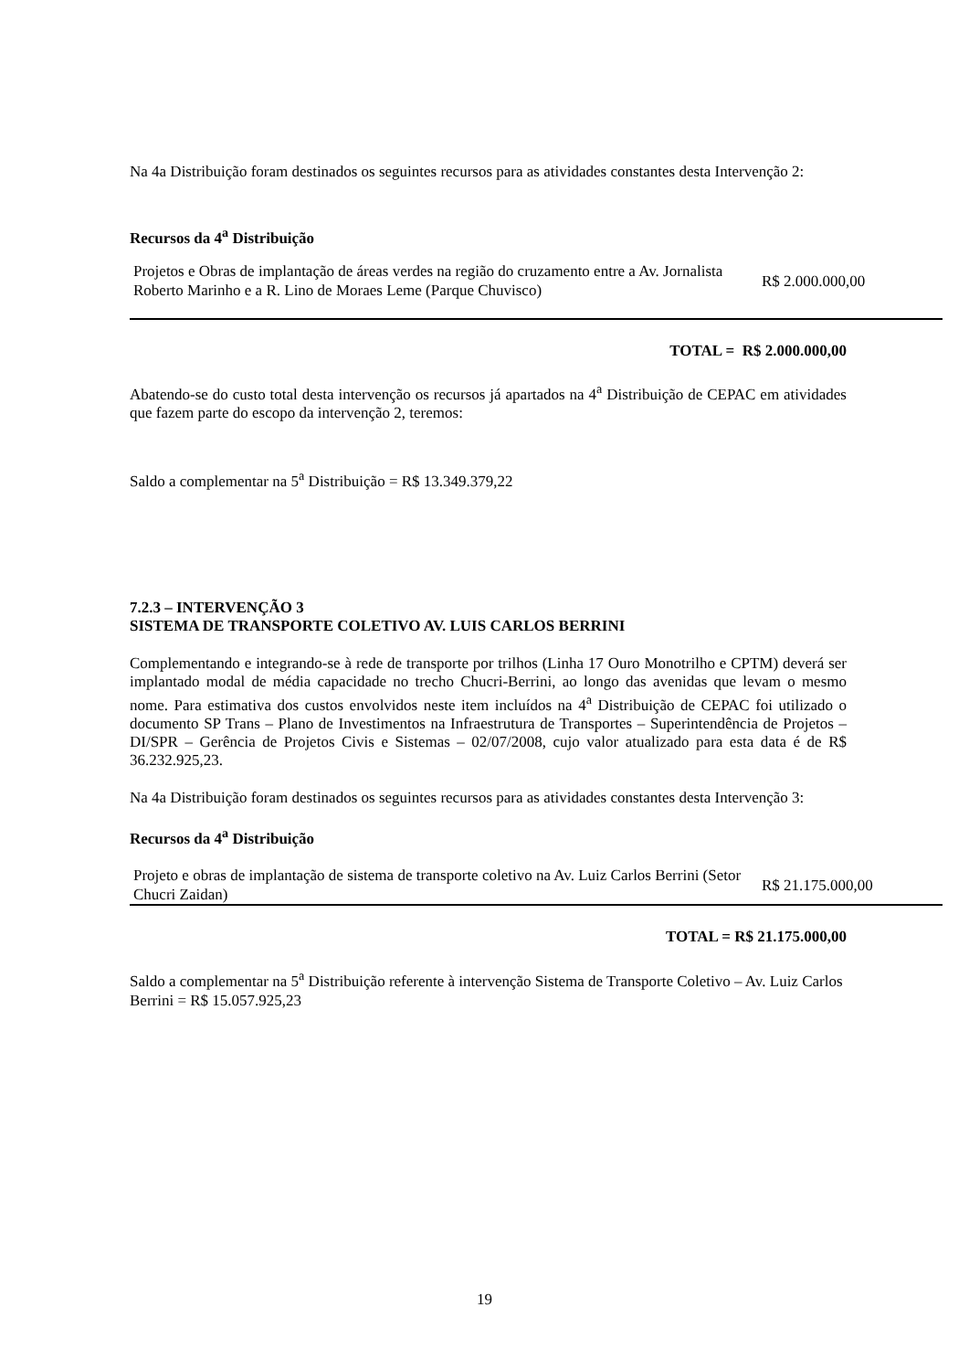Na 4a Distribuição foram destinados os seguintes recursos para as atividades constantes desta Intervenção 2:
Recursos da 4<sup>a</sup> Distribuição
| Projetos e Obras de implantação de áreas verdes na região do cruzamento entre a Av. Jornalista Roberto Marinho e a R. Lino de Moraes Leme (Parque Chuvisco) | R$ 2.000.000,00 |
TOTAL = R$ 2.000.000,00
Abatendo-se do custo total desta intervenção os recursos já apartados na 4<sup>a</sup> Distribuição de CEPAC em atividades que fazem parte do escopo da intervenção 2, teremos:
Saldo a complementar na 5<sup>a</sup> Distribuição = R$ 13.349.379,22
7.2.3 – INTERVENÇÃO 3
SISTEMA DE TRANSPORTE COLETIVO AV. LUIS CARLOS BERRINI
Complementando e integrando-se à rede de transporte por trilhos (Linha 17 Ouro Monotrilho e CPTM) deverá ser implantado modal de média capacidade no trecho Chucri-Berrini, ao longo das avenidas que levam o mesmo nome. Para estimativa dos custos envolvidos neste item incluídos na 4<sup>a</sup> Distribuição de CEPAC foi utilizado o documento SP Trans – Plano de Investimentos na Infraestrutura de Transportes – Superintendência de Projetos – DI/SPR – Gerência de Projetos Civis e Sistemas – 02/07/2008, cujo valor atualizado para esta data é de R$ 36.232.925,23.
Na 4a Distribuição foram destinados os seguintes recursos para as atividades constantes desta Intervenção 3:
Recursos da 4<sup>a</sup> Distribuição
| Projeto e obras de implantação de sistema de transporte coletivo na Av. Luiz Carlos Berrini (Setor Chucri Zaidan) | R$ 21.175.000,00 |
TOTAL = R$ 21.175.000,00
Saldo a complementar na 5<sup>a</sup> Distribuição referente à intervenção Sistema de Transporte Coletivo – Av. Luiz Carlos Berrini = R$ 15.057.925,23
19